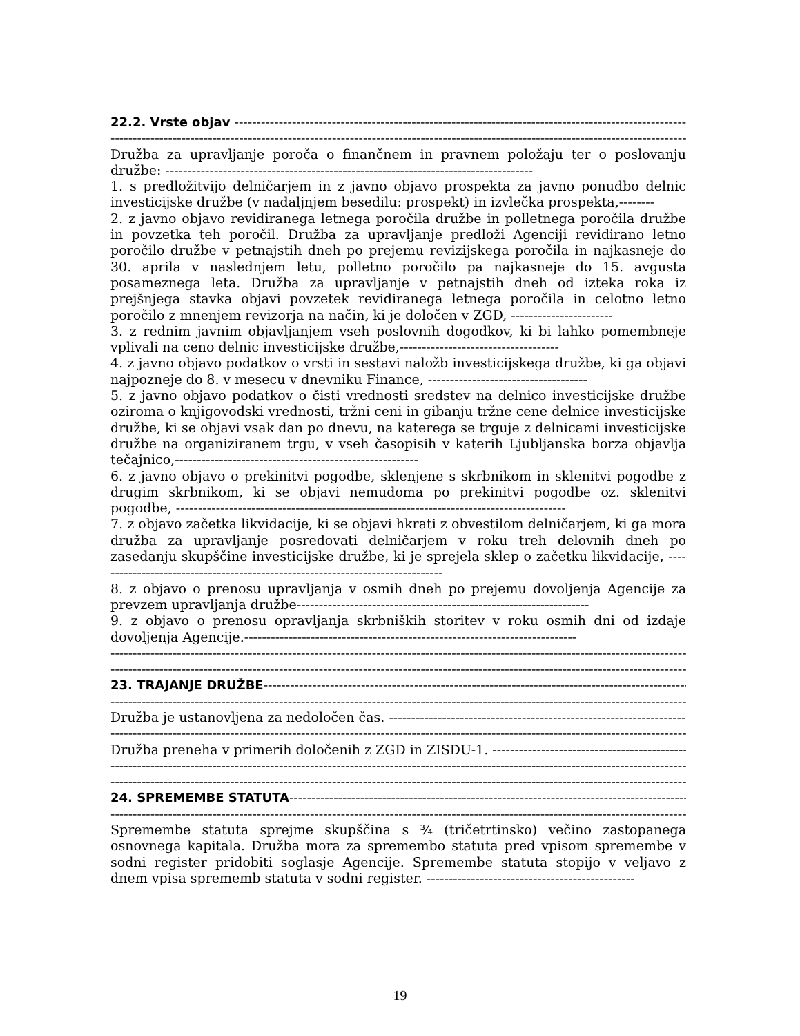22.2. Vrste objav -----------------------------------------------------------------------------------------------------------
----------------------------------------------------------------------------------------------------------------------------------------
Družba za upravljanje poroča o finančnem in pravnem položaju ter o poslovanju družbe: -----------------------------------------------------------------------------------
1. s predložitvijo delničarjem in z javno objavo prospekta za javno ponudbo delnic investicijske družbe (v nadaljnjem besedilu: prospekt) in izvlečka prospekta,--------
2. z javno objavo revidiranega letnega poročila družbe in polletnega poročila družbe in povzetka teh poročil. Družba za upravljanje predloži Agenciji revidirano letno poročilo družbe v petnajstih dneh po prejemu revizijskega poročila in najkasneje do 30. aprila v naslednjem letu, polletno poročilo pa najkasneje do 15. avgusta posameznega leta. Družba za upravljanje v petnajstih dneh od izteka roka iz prejšnjega stavka objavi povzetek revidiranega letnega poročila in celotno letno poročilo z mnenjem revizorja na način, ki je določen v ZGD, -----------------------
3. z rednim javnim objavljanjem vseh poslovnih dogodkov, ki bi lahko pomembneje vplivali na ceno delnic investicijske družbe,------------------------------------
4. z javno objavo podatkov o vrsti in sestavi naložb investicijskega družbe, ki ga objavi najpozneje do 8. v mesecu v dnevniku Finance, ------------------------------------
5. z javno objavo podatkov o čisti vrednosti sredstev na delnico investicijske družbe oziroma o knjigovodski vrednosti, tržni ceni in gibanju tržne cene delnice investicijske družbe, ki se objavi vsak dan po dnevu, na katerega se trguje z delnicami investicijske družbe na organiziranem trgu, v vseh časopisih v katerih Ljubljanska borza objavlja tečajnico,-------------------------------------------------------
6. z javno objavo o prekinitvi pogodbe, sklenjene s skrbnikom in sklenitvi pogodbe z drugim skrbnikom, ki se objavi nemudoma po prekinitvi pogodbe oz. sklenitvi pogodbe, ----------------------------------------------------------------------------------------
7. z objavo začetka likvidacije, ki se objavi hkrati z obvestilom delničarjem, ki ga mora družba za upravljanje posredovati delničarjem v roku treh delovnih dneh po zasedanju skupščine investicijske družbe, ki je sprejela sklep o začetku likvidacije, -------------------------------------------------------------------------------
8. z objavo o prenosu upravljanja v osmih dneh po prejemu dovoljenja Agencije za prevzem upravljanja družbe------------------------------------------------------------------
9. z objavo o prenosu opravljanja skrbniških storitev v roku osmih dni od izdaje dovoljenja Agencije.---------------------------------------------------------------------------
----------------------------------------------------------------------------------------------------------------------------------------
----------------------------------------------------------------------------------------------------------------------------------------
23. TRAJANJE DRUŽBE--------------------------------------------------------------------------------------------------
----------------------------------------------------------------------------------------------------------------------------------------
Družba je ustanovljena za nedoločen čas. ----------------------------------------------------------------------------------
----------------------------------------------------------------------------------------------------------------------------------------
Družba preneha v primerih določenih z ZGD in ZISDU-1. ------------------------------------------------------------
----------------------------------------------------------------------------------------------------------------------------------------
----------------------------------------------------------------------------------------------------------------------------------------
24. SPREMEMBE STATUTA---------------------------------------------------------------------------------------------
----------------------------------------------------------------------------------------------------------------------------------------
Spremembe statuta sprejme skupščina s ¾ (tričetrtinsko) večino zastopanega osnovnega kapitala. Družba mora za spremembo statuta pred vpisom spremembe v sodni register pridobiti soglasje Agencije. Spremembe statuta stopijo v veljavo z dnem vpisa sprememb statuta v sodni register. -----------------------------------------------
19